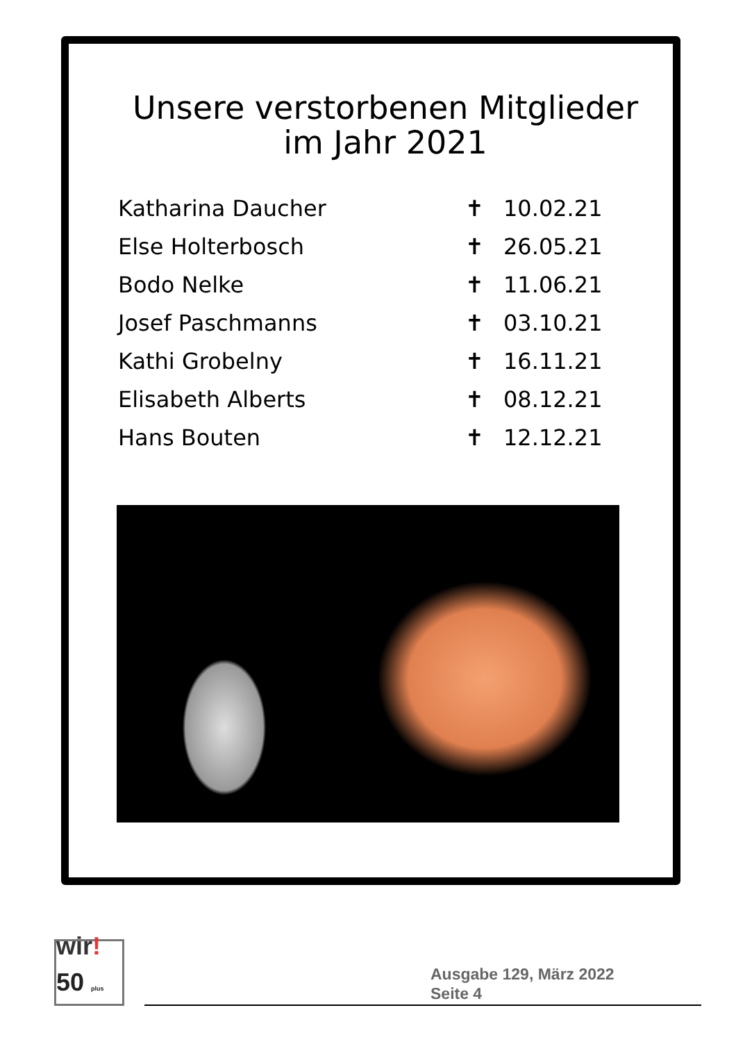Unsere verstorbenen Mitglieder
im Jahr 2021
| Katharina Daucher | ✝ | 10.02.21 |
| Else Holterbosch | ✝ | 26.05.21 |
| Bodo Nelke | ✝ | 11.06.21 |
| Josef Paschmanns | ✝ | 03.10.21 |
| Kathi Grobelny | ✝ | 16.11.21 |
| Elisabeth Alberts | ✝ | 08.12.21 |
| Hans Bouten | ✝ | 12.12.21 |
wir!
50 plus
Ausgabe 129, März 2022
Seite 4